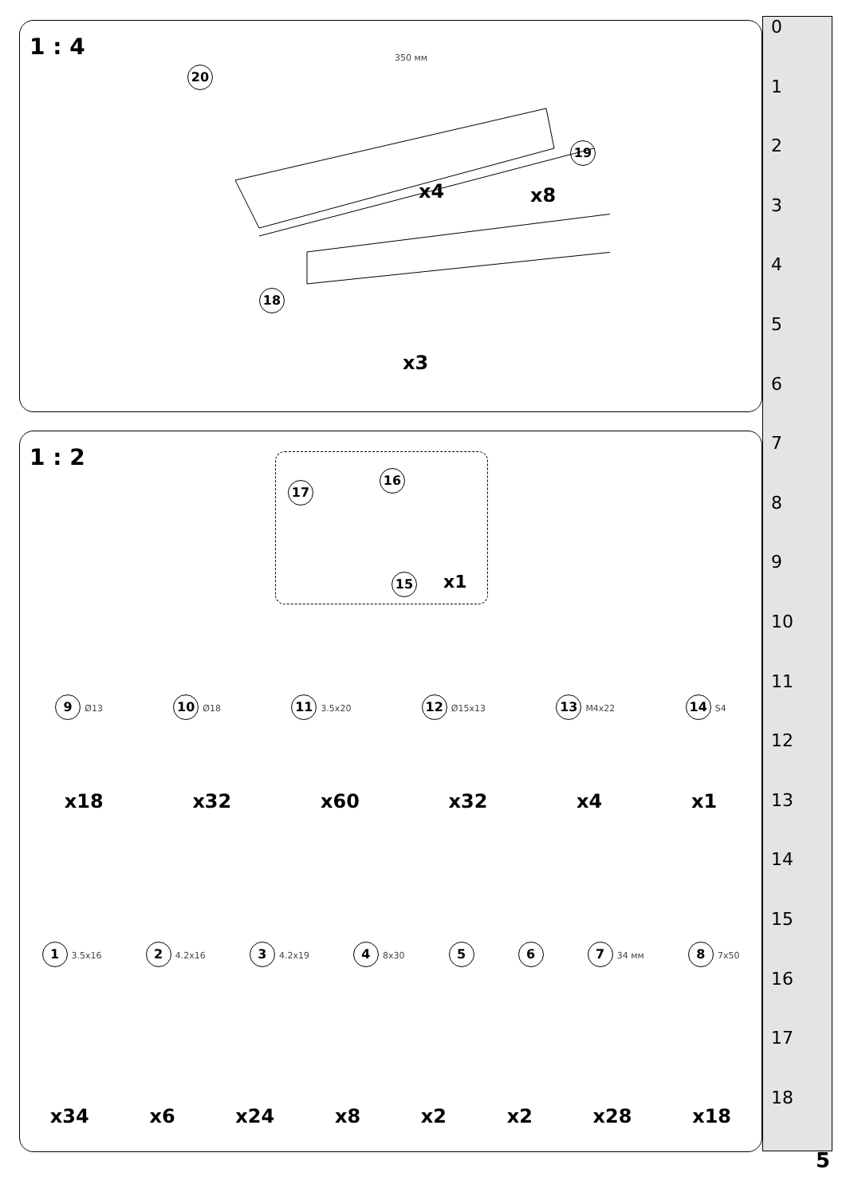1 : 4
350 мм
20
19
x4 x8
18
x3
1 : 2
17
16
15 x1
9 Ø13
10 Ø18
11 3.5x20
12 Ø15x13
13 M4x22
14 S4
x18 x32 x60 x32 x4 x1
1 3.5x16
2 4.2x16
3 4.2x19
4 8x30
5 6 7 34 мм
8 7x50
x34 x6 x24 x8 x2 x2 x28 x18
0
1
2
3
4
5
6
7
8
9
10
11
12
13
14
15
16
17
18
5